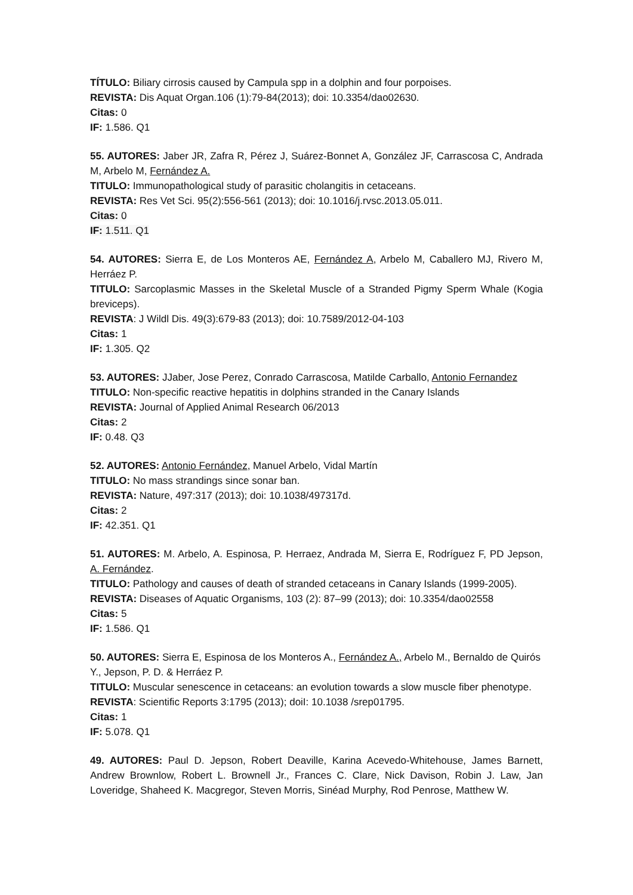TÍTULO: Biliary cirrosis caused by Campula spp in a dolphin and four porpoises.
REVISTA: Dis Aquat Organ.106 (1):79-84(2013); doi: 10.3354/dao02630.
Citas: 0
IF: 1.586. Q1
55. AUTORES: Jaber JR, Zafra R, Pérez J, Suárez-Bonnet A, González JF, Carrascosa C, Andrada M, Arbelo M, Fernández A.
TITULO: Immunopathological study of parasitic cholangitis in cetaceans.
REVISTA: Res Vet Sci. 95(2):556-561 (2013); doi: 10.1016/j.rvsc.2013.05.011.
Citas: 0
IF: 1.511. Q1
54. AUTORES: Sierra E, de Los Monteros AE, Fernández A, Arbelo M, Caballero MJ, Rivero M, Herráez P.
TITULO: Sarcoplasmic Masses in the Skeletal Muscle of a Stranded Pigmy Sperm Whale (Kogia breviceps).
REVISTA: J Wildl Dis. 49(3):679-83 (2013); doi: 10.7589/2012-04-103
Citas: 1
IF: 1.305. Q2
53. AUTORES: JJaber, Jose Perez, Conrado Carrascosa, Matilde Carballo, Antonio Fernandez
TITULO: Non-specific reactive hepatitis in dolphins stranded in the Canary Islands
REVISTA: Journal of Applied Animal Research 06/2013
Citas: 2
IF: 0.48. Q3
52. AUTORES: Antonio Fernández, Manuel Arbelo, Vidal Martín
TITULO: No mass strandings since sonar ban.
REVISTA: Nature, 497:317 (2013); doi: 10.1038/497317d.
Citas: 2
IF: 42.351. Q1
51. AUTORES: M. Arbelo, A. Espinosa, P. Herraez, Andrada M, Sierra E, Rodríguez F, PD Jepson, A. Fernández.
TITULO: Pathology and causes of death of stranded cetaceans in Canary Islands (1999-2005).
REVISTA: Diseases of Aquatic Organisms, 103 (2): 87–99 (2013); doi: 10.3354/dao02558
Citas: 5
IF: 1.586. Q1
50. AUTORES: Sierra E, Espinosa de los Monteros A., Fernández A., Arbelo M., Bernaldo de Quirós Y., Jepson, P. D. & Herráez P.
TITULO: Muscular senescence in cetaceans: an evolution towards a slow muscle fiber phenotype.
REVISTA: Scientific Reports 3:1795 (2013); doiI: 10.1038 /srep01795.
Citas: 1
IF: 5.078. Q1
49. AUTORES: Paul D. Jepson, Robert Deaville, Karina Acevedo-Whitehouse, James Barnett, Andrew Brownlow, Robert L. Brownell Jr., Frances C. Clare, Nick Davison, Robin J. Law, Jan Loveridge, Shaheed K. Macgregor, Steven Morris, Sinéad Murphy, Rod Penrose, Matthew W.